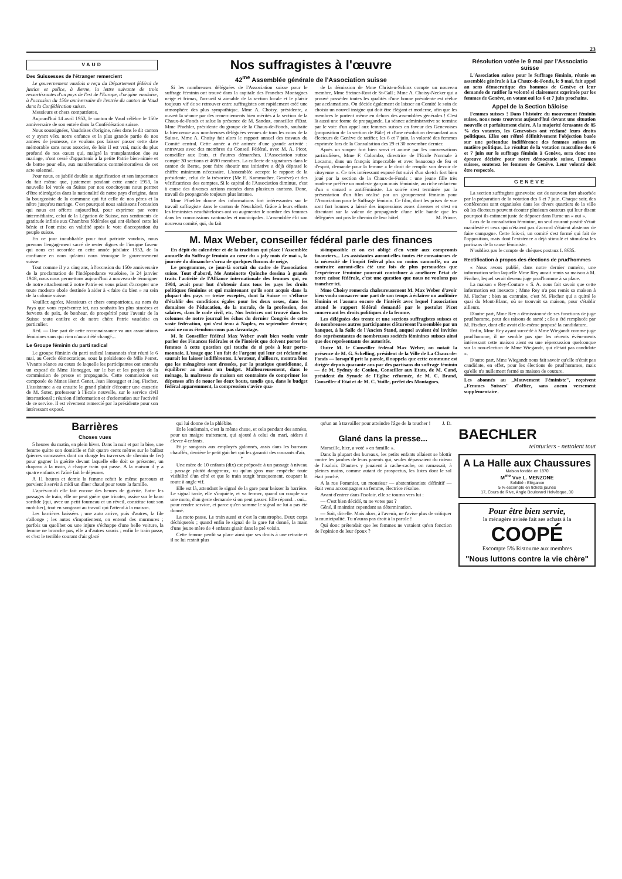23
VAUD
Des Suissesses de l'étranger remercient
Le gouvernement vaudois a reçu du Département fédéral de justice et police, à Berne, la lettre suivante de trois ressortissantes d'un pays de l'est de l'Europe, d'origine vaudoise, à l'occasion du 150e anniversaire de l'entrée du canton de Vaud dans la Confédération suisse.
Messieurs et chers compatriotes,
Aujourd'hui 14 avril 1953, le canton de Vaud célèbre le 150e anniversaire de son entrée dans la Confédération suisse.
Nous soussignées, Vaudoises d'origine, nées dans le dit canton et y ayant vécu notre enfance et la plus grande partie de nos années de jeunesse, ne voulons pas laisser passer cette date mémorable sans nous associer, de loin il est vrai, mais du plus profond de nos cœurs qui, malgré la transplantation due au mariage, n'ont cessé d'appartenir à la petite Patrie bien-aimée et de battre pour elle, aux manifestations commémoratives de cet acte solennel.
Pour nous, ce jubilé double sa signification et son importance du fait même que, justement pendant cette année 1953, la nouvelle loi votée en Suisse par nos concitoyens nous permet d'être réintégrées dans la nationalité de notre pays d'origine, dans la bourgeoisie de la commune qui fut celle de nos pères et la nôtre jusqu'au mariage. C'est pourquoi nous saisissons l'occasion qui nous est offerte aujourd'hui, pour exprimer par votre intermédiaire, celui de la Légation de Suisse, nos sentiments de gratitude infinie aux Chambres fédérales qui ont élaboré cette loi bénie et l'ont mise en validité après le vote d'acceptation du peuple suisse.
En ce jour inoubliable pour tout patriote vaudois, nous prenons l'engagement sacré de rester dignes de l'insigne faveur qui nous est accordée en cette année jubilaire 1953, de la confiance en nous qu'ainsi nous témoigne le gouvernement suisse.
Tout comme il y a cinq ans, à l'occasion du 150e anniversaire de la proclamation de l'Indépendance vaudoise, le 24 janvier 1948, nous nous permettons aujourd'hui à nouveau de témoigner de notre attachement à notre Patrie en vous priant d'accepter une toute modeste obole destinée à aider à « faire du bien » au sein de la colonie suisse.
Veuillez agréer, Messieurs et chers compatriotes, au nom du Pays que vous représentez ici, nos souhaits les plus sincères et fervents de paix, de bonheur, de prospérité pour l'avenir de la Suisse toute entière et de notre chère Patrie vaudoise en particulier.
Réd. — Une part de cette reconnaissance va aux associations féminines sans qui rien n'aurait été changé...
Le Groupe féminin du parti radical
Le groupe féminin du parti radical lausannois s'est réuni le 6 mai, au Cercle démocratique, sous la présidence de Mlle Perret. Vivante séance au cours de laquelle les participantes ont entendu un exposé de Mme Honegger, sur le but et les projets de la commission de presse et propagande. Cette commission est composée de Mmes Henri Genet, Jean Honegger et Jaq. Fischer. L'assistance a eu ensuite le grand plaisir d'écouter une causerie de M. Suter, professeur à l'Ecole nouvelle, sur le service civil international ; réunion d'information et d'orientation sur l'activité de ce service. Il est vivement remercié par la présidente pour son intéressant exposé.
Nos suffragistes à l'œuvre
42<sup>me</sup> Assemblée générale de l'Association suisse
Si les nombreuses déléguées de l'Association suisse pour le suffrage féminin ont trouvé dans la capitale des Franches Montagnes neige et frimas, l'accueil si aimable de la section locale et le plaisir toujours vif de se retrouver entre suffragistes ont rapidement créé une atmosphère des plus sympathique. Mme A. Choisy, présidente, a ouvert la séance par des remerciements bien mérités à la section de la Chaux-de-Fonds et salue la présence de M. Sandoz, conseiller d'Etat. Mme Pfaehler, présidente du groupe de la Chaux-de-Fonds, souhaite la bienvenue aux nombreuses déléguées venues de tous les coins de la Suisse. Mme A. Choisy fait alors le rapport annuel des travaux du Comité central. Cette année a été animée d'une grande activité : entrevues avec des membres du Conseil Fédéral, avec M. A. Picot, conseiller aux Etats, et d'autres démarches. L'Association suisse compte 30 sections et 4690 membres. La collecte de signatures dans le canton de Berne, pour faire aboutir une initiative a déjà dépassé le chiffre minimum nécessaire. L'assemblée accepte le rapport de la présidente, celui de la trésorière (Me E. Kammacher, Genève) et des vérificatrices des comptes. Si le capital de l'Association diminue, c'est à cause des diverses actions menées dans plusieurs cantons. Donc, travail de propagande toujours plus intense.
Mme Pfaehler donne des informations fort intéressantes sur le travail suffragiste dans le canton de Neuchâtel. Grâce à leurs efforts les féministes neuchâteloises ont vu augmenter le nombre des femmes dans les commissions cantonales et municipales. L'assemblée élit son nouveau comité, qui, du fait
de la démission de Mme Christen-Schinz compte un nouveau membre, Mme Steiner-Rost de St-Gall ; Mme A. Choisy-Necker qui a prouvé posséder toutes les qualités d'une bonne présidente est réélue par acclamations. On décide également de laisser au Comité le soin de choisir un nouvel insigne qui doit être élégant et moderne, afin que les membres le portent même en dehors des assemblées générales ! C'est là aussi une forme de propagande. La séance administrative se termine par le vote d'un appel aux femmes suisses en faveur des Genevoises (proposition de la section de Bâle) et d'une résolution demandant aux électeurs de Genève de ratifier, les 6 et 7 juin, la volonté des femmes exprimée lors de la Consultation des 29 et 30 novembre dernier.
Après un souper fort bien servi et animé par les conversations particulières, Mme F. Colombo, directrice de l'Ecole Normale à Locarno, dans un français impeccable et avec beaucoup de feu et d'esprit, demande pour la femme « le droit de remplir son devoir de citoyenne ». Ce très intéressant exposé fut suivi d'un sketch fort bien joué par la section de la Chaux-de-Fonds : une jeune fille très moderne préfère un modeste garçon mais féministe, au riche rédacteur d'un « canard » antiféministe. La soirée s'est terminée par la présentation d'un film réalisé par un groupement féminin pour l'Association pour le Suffrage féminin. Ce film, dont les prises de vue sont fort bonnes a laissé des impressions assez diverses et c'est en discutant sur la valeur de propagande d'une telle bande que les déléguées ont pris le chemin de leur hôtel. M. Prince.
M. Max Weber, conseiller fédéral parle des finances
En dépit du calendrier et de la tradition qui place l'Assemblée annuelle du Suffrage féminin au cœur du « joly mois de mai », la journée du dimanche s'orna de quelques flocons de neige.
Le programme, ce jour-là sortait du cadre de l'association suisse. Tout d'abord, Me Antoinette Quinche dessina à grands traits l'activité de l'Alliance internationale des femmes qui, en 1904, avait pour but d'obtenir dans tous les pays les droits politiques féminins et qui maintenant qu'ils sont acquis dans la plupart des pays — treize exceptés, dont la Suisse — s'efforce d'établir des conditions égales pour les deux sexes, dans les domaines de l'éducation, de la morale, de la profession, des salaires, dans le code civil, etc. Nos lectrices ont trouvé dans les colonnes de notre journal les échos du dernier Congrès de cette vaste fédération, qui s'est tenu à Naples, en septembre dernier, aussi ne nous étendons-nous pas davantage.
M. le Conseiller fédéral Max Weber avait bien voulu venir parler des Finances fédérales et de l'intérêt que doivent porter les femmes à cette question qui touche de si près à leur porte-monnaie. L'usage que l'on fait de l'argent qui leur est réclamé ne saurait les laisser indifférentes. L'orateur, d'ailleurs, montra bien que les ménagères sont dressées, par la pratique quotidienne, à équilibrer au mieux un budget. Malheureusement, dans le ménage, la maîtresse de maison est contrainte de comprimer les dépenses afin de nouer les deux bouts, tandis que, dans le budget fédéral apparemment, la compression s'avère qua-
si-impossible et on est obligé d'en venir aux compromis financiers... Les assistantes auront-elles toutes été convaincues de la nécessité de l'impôt fédéral plus ou moins camouflé, ou au contraire auront-elles été une fois de plus persuadées que l'expérience féminine pourrait contribuer à améliorer l'état de notre caisse fédérale, c'est une question que nous ne voulons pas trancher ici.
Mme Choisy remercia chaleureusement M. Max Weber d'avoir bien voulu consacrer une part de son temps à éclairer un auditoire féminin et l'assura encore de l'intérêt avec lequel l'association attend le rapport fédéral demandé par le postulat Picot concernant les droits politiques de la femme.
Les déléguées des trente et une sections suffragistes suisses et de nombreuses autres participantes clôturèrent l'assemblée par un banquet, à la Salle de l'Ancien Stand, auquel avaient été invitées des représentantes de nombreuses sociétés féminines suisses ainsi que des représentants des autorités.
Outre M. le Conseiller fédéral Max Weber, on notait la présence de M. G. Schelling, président de la Ville de La Chaux-de-Fonds — lorsqu'il prit la parole, il rappela que cette commune est dirigée depuis quarante ans par des partisans du suffrage féminin — de M. Sydney de Coulon, Conseiller aux Etats, de M. Cand, président du Synode de l'Eglise réformée, de M. C. Brand, Conseiller d'Etat et de M. C. Vuille, préfet des Montagnes.
Résolution votée le 9 mai par l'Associatio suisse
L'Association suisse pour le Suffrage féminin, réunie en assemblée générale à La Chaux-de-Fonds, le 9 mai, fait appel au sens démocratique des hommes de Genève et leur demande de ratifier la volonté si clairement exprimée par les femmes de Genève, en votant oui les 6 et 7 juin prochains.
Appel de la Section bâloise
Femmes suisses ! Dans l'histoire du mouvement féminin suisse, nous nous trouvons aujourd'hui devant une situation nouvelle et parfaitement claire. A la majorité écrasante de 85 % des votantes, les Genevoises ont réclamé leurs droits politiques. Elles ont réfuté définitivement l'objection basée sur une prétendue indifférence des femmes suisses en matière politique. Le résultat de la votation masculine des 6 et 7 juin sur le suffrage féminin à Genève, sera donc une épreuve décisive pour notre démocratie suisse. Femmes suisses, soutenez les femmes de Genève. Leur volonté doit être respectée.
GENÈVE
La section suffragiste genevoise est de nouveau fort absorbée par la préparation de la votation des 6 et 7 juin. Chaque soir, des conférences sont organisées dans les divers quartiers de la ville où les électeurs peuvent écouter plusieurs orateurs qui leur disent pourquoi ils estiment juste de déposer dans l'urne un « oui ».
Lors de la consultation féminine, un seul courant positif s'était manifesté et ceux qui n'étaient pas d'accord s'étaient abstenus de faire campagne. Cette fois-ci, un comité s'est formé qui fait de l'opposition, mais dont l'existence a déjà stimulé et stimulera les partisans de la cause féministe.
N'oubliez pas le compte de chèques postaux I. 8635.
Rectification à propos des élections de prud'hommes
« Nous avons publié, dans notre dernier numéro, une information selon laquelle Mme Rey aurait remis sa maison à M. Fischer, lequel serait devenu juge prud'homme à sa place.
La maison « Rey-Couture » S. A. nous fait savoir que cette information est inexacte ; Mme Rey n'a pas remis sa maison à M. Fischer ; bien au contraire, c'est M. Fischer qui a quitté le quai du Mont-Blanc, où se trouvait sa maison, pour s'établir ailleurs.
D'autre part, Mme Rey a démissionné de ses fonctions de juge prud'homme, pour des raisons de santé ; elle a été remplacée par M. Fischer, dont elle avait elle-même proposé la candidature.
Enfin, Mme Rey ayant succédé à Mme Wiegandt comme juge prud'homme, il ne semble pas que les récents événements intéressant cette maison aient eu une répercussion quelconque sur la non-élection de Mme Wiegandt, qui n'était pas candidate ».
D'autre part, Mme Wiegandt nous fait savoir qu'elle n'était pas candidate, en effet, pour les élections de prud'hommes, mais qu'elle n'a nullement fermé sa maison de couture.
Les abonnés au „Mouvement Féministe", reçoivent „Femmes Suisses" d'office, sans aucun versement supplémentaire.
Barrières
Choses vues
5 heures du matin, en plein hiver. Dans la nuit et par la bise, une femme quitte son domicile et fait quatre cents mètres sur le ballast (pierres concassées dont on charge les traverses de chemin de fer) pour gagner la guérite devant laquelle elle doit se présenter, un drapeau à la main, à chaque train qui passe. A la maison il y a quatre enfants et l'aîné fait le déjeuner.
A 11 heures et demie la femme refait le même parcours et parvient à servir à midi un dîner chaud pour toute la famille.
L'après-midi elle fait encore des heures de guérite. Entre les passages de train, elle ne peut guère que tricoter, assise sur le banc sordide (qui, avec un petit fourneau et un réveil, constitue tout son mobilier), tout en songeant au travail qui l'attend à la maison.
Les barrières baissées ; une auto arrive, puis d'autres, la file s'allonge ; les autos s'impatientent, on entend des murmures ; parfois un quolibet ou une injure s'échappe d'une belle voiture, la femme ne bronche pas, elle a d'autres soucis ; enfin le train passe, et c'est le terrible courant d'air glacé
qui lui donne de la phlébite.
Et le lendemain, c'est la même chose, et cela pendant des années, pour un maigre traitement, qui ajouté à celui du mari, aidera à élever 4 enfants.
Et je songeais aux employés galonnés, assis dans les bureaux chauffés, derrière le petit guichet qui les garantit des courants d'air.
*
Une mère de 10 enfants (dix) est préposée à un passage à niveau ; passage plutôt dangereux, vu qu'un gros mur empêche toute visibilité d'un côté et que le train surgit brusquement, coupant la route à angle vif.
Elle est là, attendant le signal de la gare pour baisser la barrière. Le signal tarde, elle s'inquiète, et va fermer, quand un couple sur une moto, d'un geste demande si on peut passer. Elle répond... oui... pour rendre service, et parce qu'en somme le signal ne lui a pas été donné.
La moto passe. Le train aussi et c'est la catastrophe. Deux corps déchiquetés ; quand enfin le signal de la gare fut donné, la main d'une jeune mère de 4 enfants gisait dans le pré voisin.
Cette femme perdit sa place ainsi que ses droits à une retraite et il ne lui restait plus
qu'un an à travailler pour atteindre l'âge de la toucher ! J. D.
Glané dans la presse...
Marseille, hier, a voté « en famille ».
Dans la plupart des bureaux, les petits enfants allaient se blottir contre les jambes de leurs parents qui, seules dépassaient du rideau de l'isoloir. D'autres y jouaient à cache-cache, on ramassait, à pleines mains, comme autant de prospectus, les listes dont le sol était jonché.
A la rue Pommier, un monsieur — abstentionniste définitif — était venu accompagner sa femme, électrice résolue.
Avant d'entrer dans l'isoloir, elle se tourna vers lui :
— C'est bien décidé, tu ne votes pas ?
Gêné, il maintint cependant sa détermination.
— Soit, dit-elle. Mais alors, à l'avenir, ne t'avise plus de critiquer la municipalité. Tu n'auras pas droit à la parole !
Qui donc prétendait que les femmes ne votaient qu'en fonction de l'opinion de leur époux ?
BAECHLER
teinturiers - nettoient tout
A La Halle aux Chaussures
Maison fondée en 1870
M<sup>me</sup> Vve L. MENZONE
Solidité - Elégance
5 % escompte en tickets jaunes
17, Cours de Rive, Angle Boulevard Helvétique, 30
Pour être bien servie,
la ménagère avisée fait ses achats à la
COOPÉ
Escompte 5% Ristourne aux membres
"Nous luttons contre la vie chère"